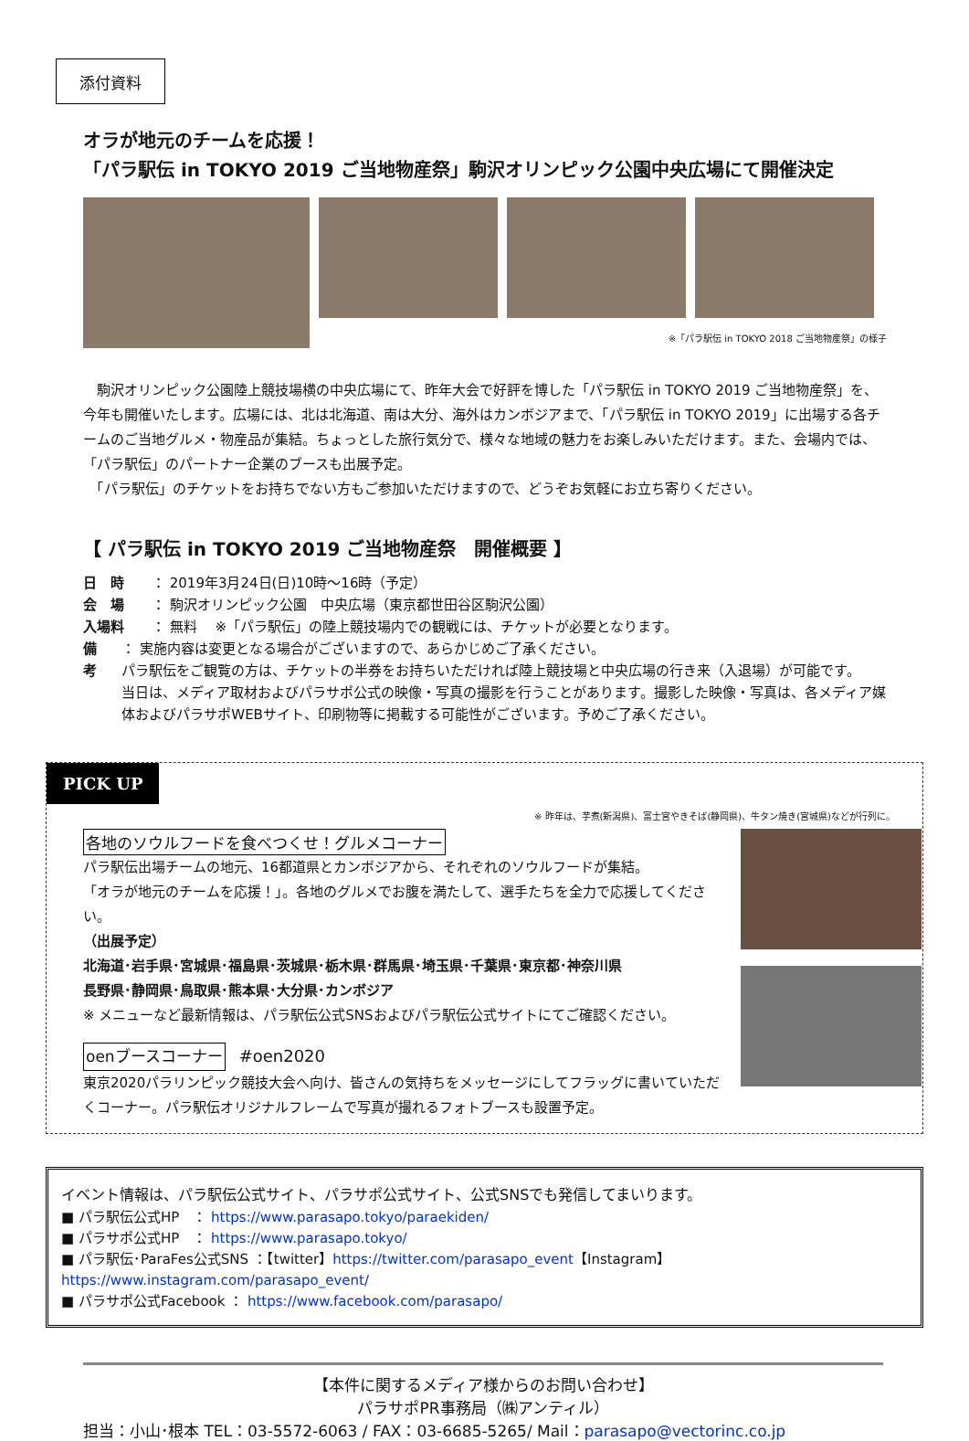添付資料
オラが地元のチームを応援！
「パラ駅伝 in TOKYO 2019 ご当地物産祭」駒沢オリンピック公園中央広場にて開催決定
※「パラ駅伝 in TOKYO 2018 ご当地物産祭」の様子
　駒沢オリンピック公園陸上競技場横の中央広場にて、昨年大会で好評を博した「パラ駅伝 in TOKYO 2019 ご当地物産祭」を、今年も開催いたします。広場には、北は北海道、南は大分、海外はカンボジアまで、「パラ駅伝 in TOKYO 2019」に出場する各チームのご当地グルメ・物産品が集結。ちょっとした旅行気分で、様々な地域の魅力をお楽しみいただけます。また、会場内では、「パラ駅伝」のパートナー企業のブースも出展予定。
　「パラ駅伝」のチケットをお持ちでない方もご参加いただけますので、どうぞお気軽にお立ち寄りください。
【 パラ駅伝 in TOKYO 2019 ご当地物産祭　開催概要 】
日　時 ： 2019年3月24日(日)10時～16時（予定）
会　場 ： 駒沢オリンピック公園　中央広場（東京都世田谷区駒沢公園）
入場料 ： 無料　 ※「パラ駅伝」の陸上競技場内での観戦には、チケットが必要となります。
備　考 ： 実施内容は変更となる場合がございますので、あらかじめご了承ください。
パラ駅伝をご観覧の方は、チケットの半券をお持ちいただければ陸上競技場と中央広場の行き来（入退場）が可能です。
当日は、メディア取材およびパラサポ公式の映像・写真の撮影を行うことがあります。撮影した映像・写真は、各メディア媒体およびパラサポWEBサイト、印刷物等に掲載する可能性がございます。予めご了承ください。
PICK UP
※ 昨年は、芋煮(新潟県)、富士宮やきそば(静岡県)、牛タン焼き(宮城県)などが行列に。
各地のソウルフードを食べつくせ！グルメコーナー
パラ駅伝出場チームの地元、16都道県とカンボジアから、それぞれのソウルフードが集結。
「オラが地元のチームを応援！」。各地のグルメでお腹を満たして、選手たちを全力で応援してください。
（出展予定）
北海道･岩手県･宮城県･福島県･茨城県･栃木県･群馬県･埼玉県･千葉県･東京都･神奈川県
長野県･静岡県･鳥取県･熊本県･大分県･カンボジア
※ メニューなど最新情報は、パラ駅伝公式SNSおよびパラ駅伝公式サイトにてご確認ください。
oenブースコーナー　#oen2020
東京2020パラリンピック競技大会へ向け、皆さんの気持ちをメッセージにしてフラッグに書いていただくコーナー。パラ駅伝オリジナルフレームで写真が撮れるフォトブースも設置予定。
イベント情報は、パラ駅伝公式サイト、パラサポ公式サイト、公式SNSでも発信してまいります。
■ パラ駅伝公式HP　： https://www.parasapo.tokyo/paraekiden/
■ パラサポ公式HP　： https://www.parasapo.tokyo/
■ パラ駅伝･ParaFes公式SNS ：【twitter】https://twitter.com/parasapo_event【Instagram】https://www.instagram.com/parasapo_event/
■ パラサポ公式Facebook ： https://www.facebook.com/parasapo/
【本件に関するメディア様からのお問い合わせ】
パラサポPR事務局（㈱アンティル）
担当：小山･根本 TEL：03-5572-6063 / FAX：03-6685-5265/ Mail：parasapo@vectorinc.co.jp